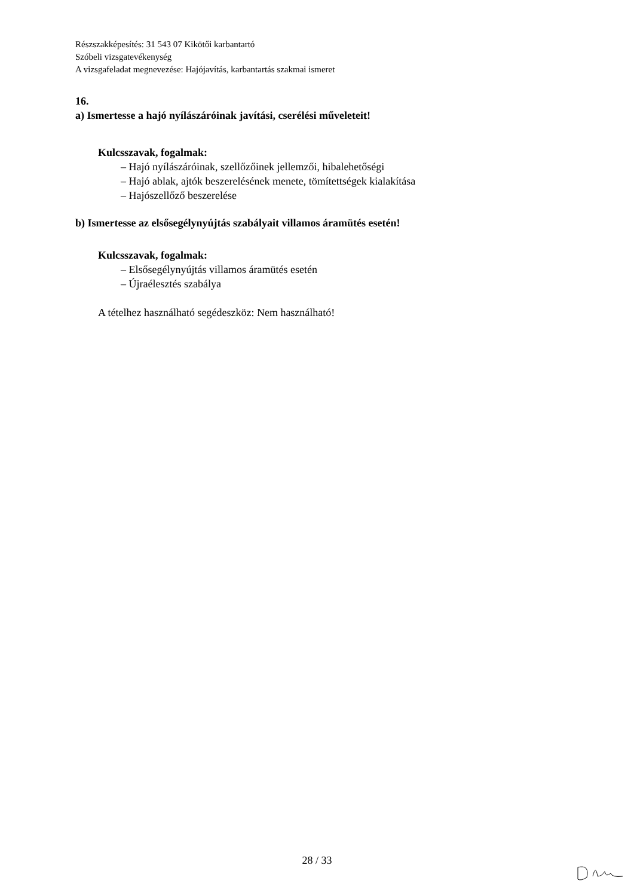Részszakképesítés: 31 543 07 Kikötői karbantartó
Szóbeli vizsgatevékenység
A vizsgafeladat megnevezése: Hajójavítás, karbantartás szakmai ismeret
16.
a) Ismertesse a hajó nyílászáróinak javítási, cserélési műveleteit!
Kulcsszavak, fogalmak:
– Hajó nyílászáróinak, szellőzőinek jellemzői, hibalehetőségi
– Hajó ablak, ajtók beszerelésének menete, tömítettségek kialakítása
– Hajószellőző beszerelése
b) Ismertesse az elsősegélynyújtás szabályait villamos áramütés esetén!
Kulcsszavak, fogalmak:
– Elsősegélynyújtás villamos áramütés esetén
– Újraélesztés szabálya
A tételhez használható segédeszköz: Nem használható!
28 / 33